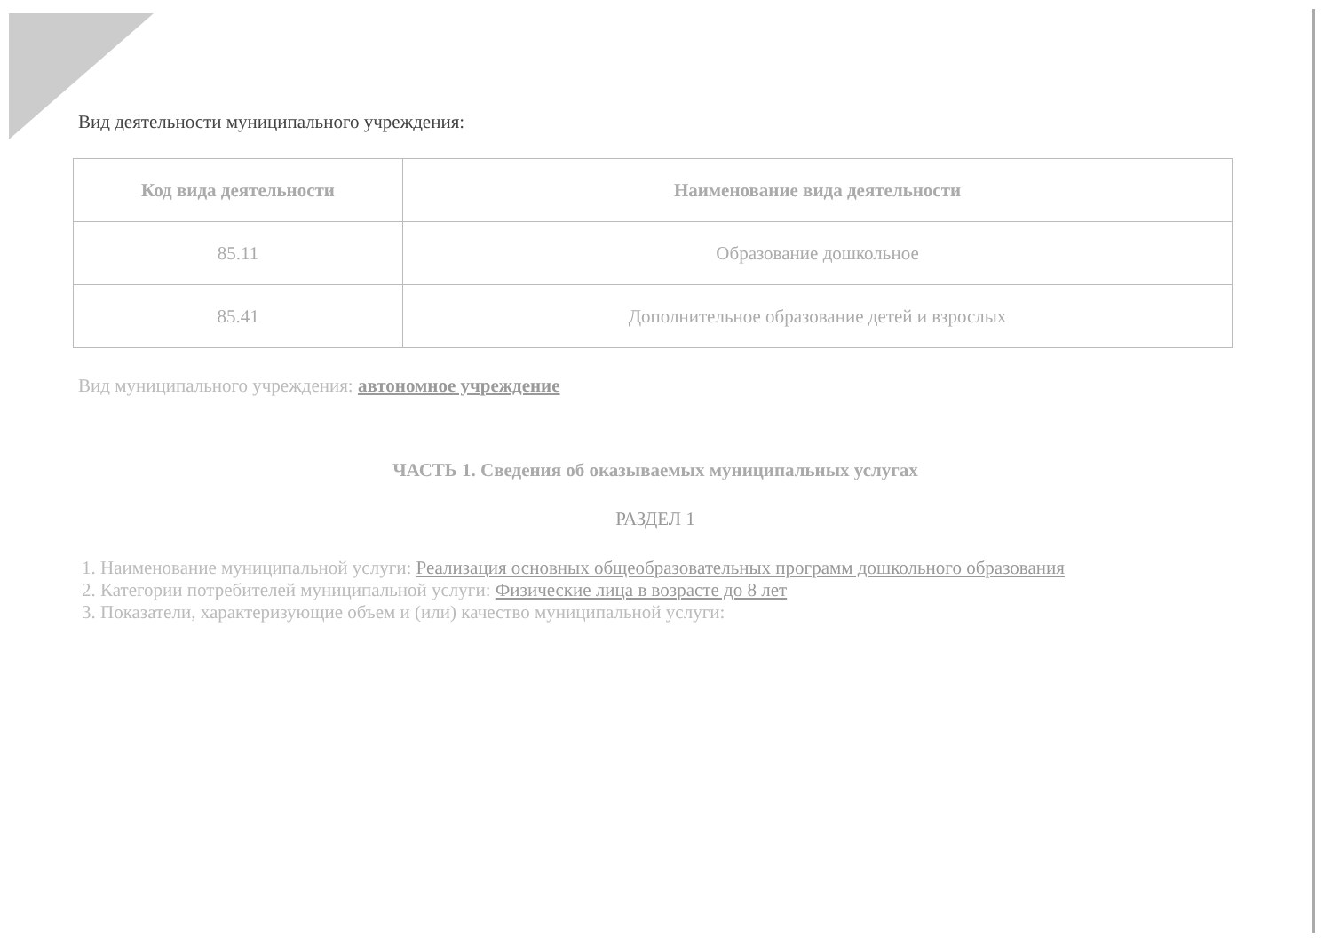Вид деятельности муниципального учреждения:
| Код вида деятельности | Наименование вида деятельности |
| --- | --- |
| 85.11 | Образование дошкольное |
| 85.41 | Дополнительное образование детей и взрослых |
Вид муниципального учреждения: автономное учреждение
ЧАСТЬ 1. Сведения об оказываемых муниципальных услугах
РАЗДЕЛ 1
1. Наименование муниципальной услуги: Реализация основных общеобразовательных программ дошкольного образования
2. Категории потребителей муниципальной услуги: Физические лица в возрасте до 8 лет
3. Показатели, характеризующие объем и (или) качество муниципальной услуги: